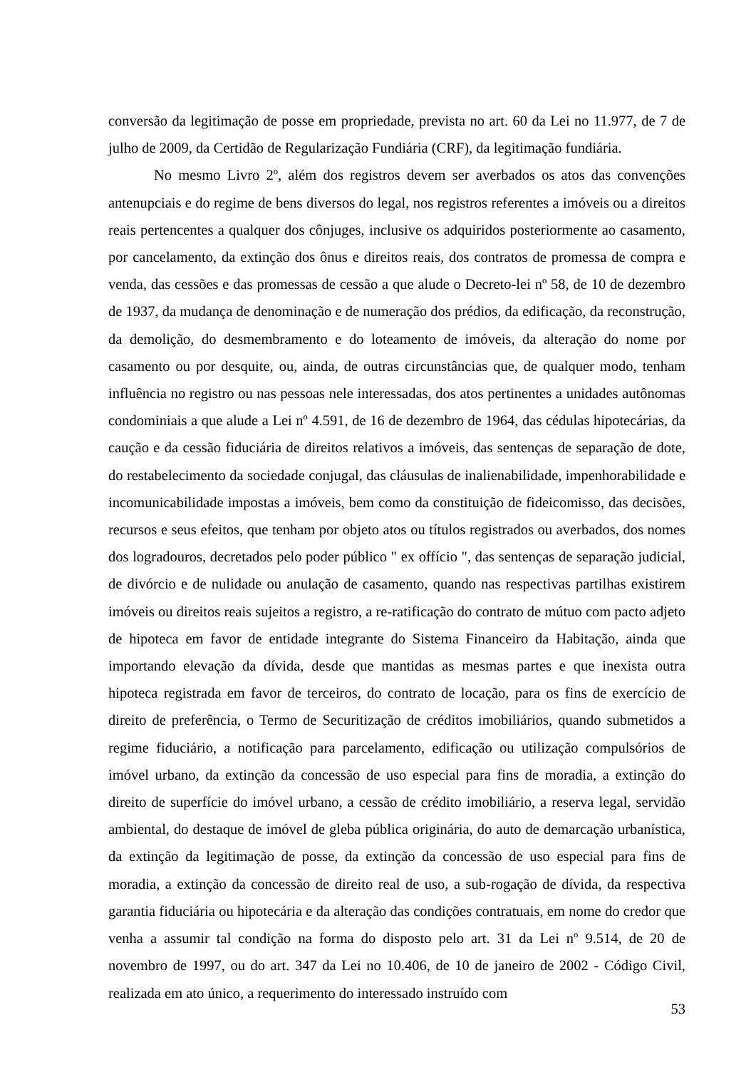conversão da legitimação de posse em propriedade, prevista no art. 60 da Lei no 11.977, de 7 de julho de 2009, da Certidão de Regularização Fundiária (CRF), da legitimação fundiária.
No mesmo Livro 2º, além dos registros devem ser averbados os atos das convenções antenupciais e do regime de bens diversos do legal, nos registros referentes a imóveis ou a direitos reais pertencentes a qualquer dos cônjuges, inclusive os adquiridos posteriormente ao casamento, por cancelamento, da extinção dos ônus e direitos reais, dos contratos de promessa de compra e venda, das cessões e das promessas de cessão a que alude o Decreto-lei nº 58, de 10 de dezembro de 1937, da mudança de denominação e de numeração dos prédios, da edificação, da reconstrução, da demolição, do desmembramento e do loteamento de imóveis, da alteração do nome por casamento ou por desquite, ou, ainda, de outras circunstâncias que, de qualquer modo, tenham influência no registro ou nas pessoas nele interessadas, dos atos pertinentes a unidades autônomas condominiais a que alude a Lei nº 4.591, de 16 de dezembro de 1964, das cédulas hipotecárias, da caução e da cessão fiduciária de direitos relativos a imóveis, das sentenças de separação de dote, do restabelecimento da sociedade conjugal, das cláusulas de inalienabilidade, impenhorabilidade e incomunicabilidade impostas a imóveis, bem como da constituição de fideicomisso, das decisões, recursos e seus efeitos, que tenham por objeto atos ou títulos registrados ou averbados, dos nomes dos logradouros, decretados pelo poder público " ex offício ", das sentenças de separação judicial, de divórcio e de nulidade ou anulação de casamento, quando nas respectivas partilhas existirem imóveis ou direitos reais sujeitos a registro, a re-ratificação do contrato de mútuo com pacto adjeto de hipoteca em favor de entidade integrante do Sistema Financeiro da Habitação, ainda que importando elevação da dívida, desde que mantidas as mesmas partes e que inexista outra hipoteca registrada em favor de terceiros, do contrato de locação, para os fins de exercício de direito de preferência, o Termo de Securitização de créditos imobiliários, quando submetidos a regime fiduciário, a notificação para parcelamento, edificação ou utilização compulsórios de imóvel urbano, da extinção da concessão de uso especial para fins de moradia, a extinção do direito de superfície do imóvel urbano, a cessão de crédito imobiliário, a reserva legal, servidão ambiental, do destaque de imóvel de gleba pública originária, do auto de demarcação urbanística, da extinção da legitimação de posse, da extinção da concessão de uso especial para fins de moradia, a extinção da concessão de direito real de uso, a sub-rogação de dívida, da respectiva garantia fiduciária ou hipotecária e da alteração das condições contratuais, em nome do credor que venha a assumir tal condição na forma do disposto pelo art. 31 da Lei nº 9.514, de 20 de novembro de 1997, ou do art. 347 da Lei no 10.406, de 10 de janeiro de 2002 - Código Civil, realizada em ato único, a requerimento do interessado instruído com
53